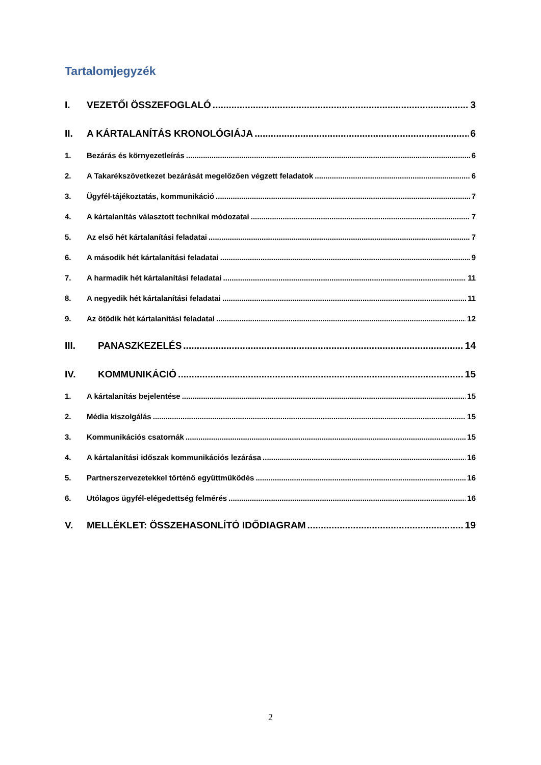Tartalomjegyzék
I. VEZETŐI ÖSSZEFOGLALÓ 3
II. A KÁRTALANÍTÁS KRONOLÓGIÁJA 6
1. Bezárás és környezetleírás 6
2. A Takarékszövetkezet bezárását megelőzően végzett feladatok 6
3. Ügyfél-tájékoztatás, kommunikáció 7
4. A kártalanítás választott technikai módozatai 7
5. Az első hét kártalanítási feladatai 7
6. A második hét kártalanítási feladatai 9
7. A harmadik hét kártalanítási feladatai 11
8. A negyedik hét kártalanítási feladatai 11
9. Az ötödik hét kártalanítási feladatai 12
III. PANASZKEZELÉS 14
IV. KOMMUNIKÁCIÓ 15
1. A kártalanítás bejelentése 15
2. Média kiszolgálás 15
3. Kommunikációs csatornák 15
4. A kártalanítási időszak kommunikációs lezárása 16
5. Partnerszervezetekkel történő együttműködés 16
6. Utólagos ügyfél-elégedettség felmérés 16
V. MELLÉKLET: ÖSSZEHASONLÍTÓ IDŐDIAGRAM 19
2